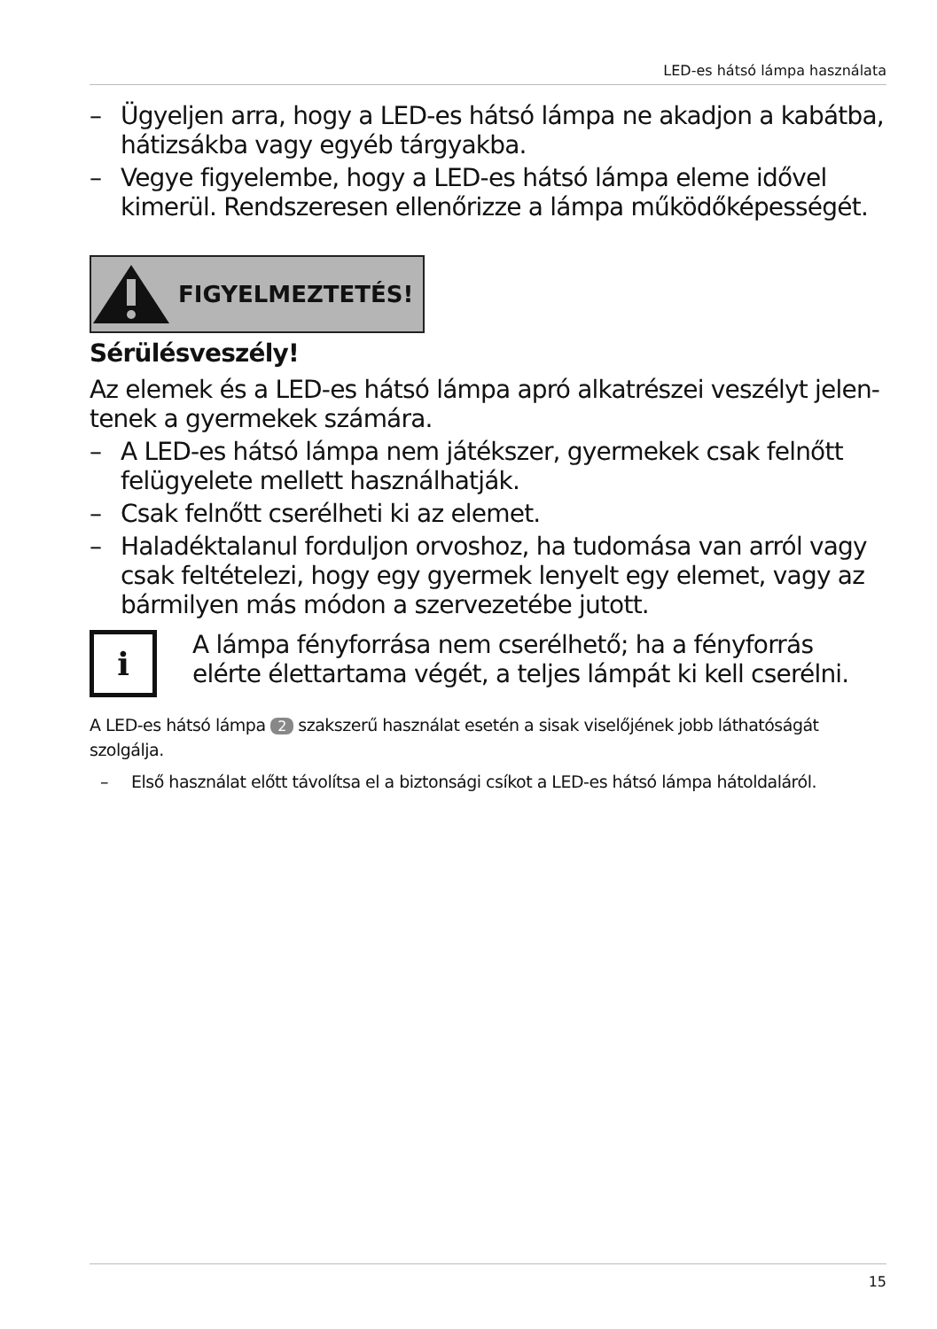LED-es hátsó lámpa használata
– Ügyeljen arra, hogy a LED-es hátsó lámpa ne akadjon a kabátba, hátizsákba vagy egyéb tárgyakba.
– Vegye figyelembe, hogy a LED-es hátsó lámpa eleme idővel kimerül. Rendszeresen ellenőrizze a lámpa működőképességét.
FIGYELMEZTETÉS!
Sérülésveszély!
Az elemek és a LED-es hátsó lámpa apró alkatrészei veszélyt jelen­tenek a gyermekek számára.
– A LED-es hátsó lámpa nem játékszer, gyermekek csak felnőtt felügyelete mellett használhatják.
– Csak felnőtt cserélheti ki az elemet.
– Haladéktalanul forduljon orvoshoz, ha tudomása van arról vagy csak feltételezi, hogy egy gyermek lenyelt egy elemet, vagy az bármilyen más módon a szervezetébe jutott.
i
A lámpa fényforrása nem cserélhető; ha a fényforrás elérte élettartama végét, a teljes lámpát ki kell cserélni.
A LED-es hátsó lámpa 2 szakszerű használat esetén a sisak viselőjének jobb látható­ságát szolgálja.
– Első használat előtt távolítsa el a biztonsági csíkot a LED-es hátsó lámpa hátoldaláról.
15